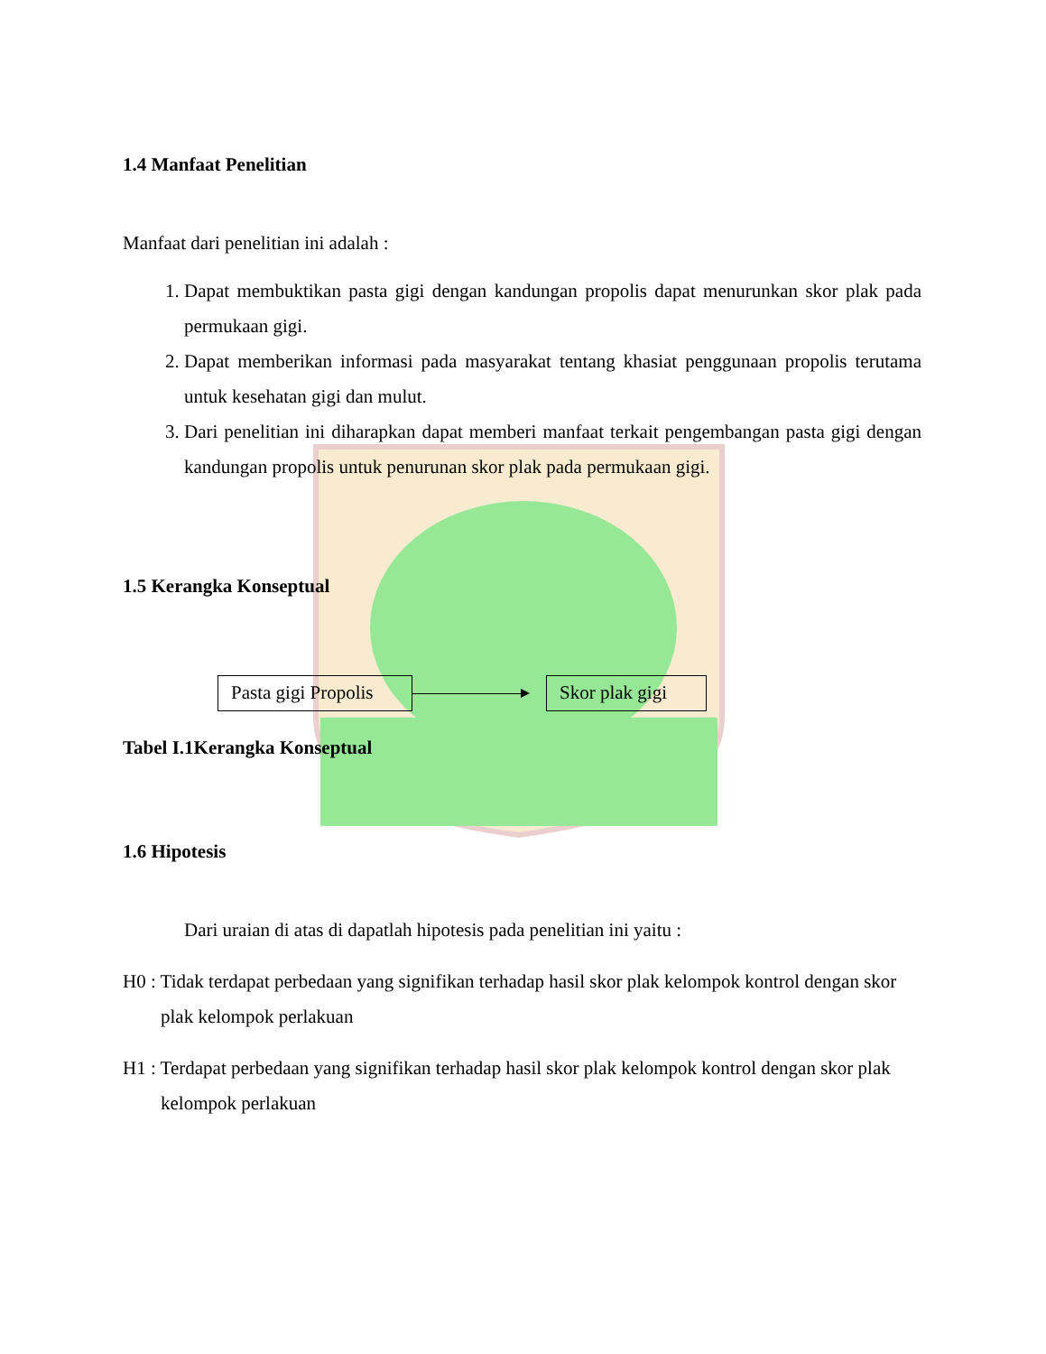1.4 Manfaat Penelitian
Manfaat dari penelitian ini adalah :
1. Dapat membuktikan pasta gigi dengan kandungan propolis dapat menurunkan skor plak pada permukaan gigi.
2. Dapat memberikan informasi pada masyarakat tentang khasiat penggunaan propolis terutama untuk kesehatan gigi dan mulut.
3. Dari penelitian ini diharapkan dapat memberi manfaat terkait pengembangan pasta gigi dengan kandungan propolis untuk penurunan skor plak pada permukaan gigi.
1.5 Kerangka Konseptual
Pasta gigi Propolis
Skor plak gigi
Tabel I.1Kerangka Konseptual
1.6 Hipotesis
Dari uraian di atas di dapatlah hipotesis pada penelitian ini yaitu :
H0 : Tidak terdapat perbedaan yang signifikan terhadap hasil skor plak kelompok kontrol dengan skor plak kelompok perlakuan
H1 : Terdapat perbedaan yang signifikan terhadap hasil skor plak kelompok kontrol dengan skor plak kelompok perlakuan